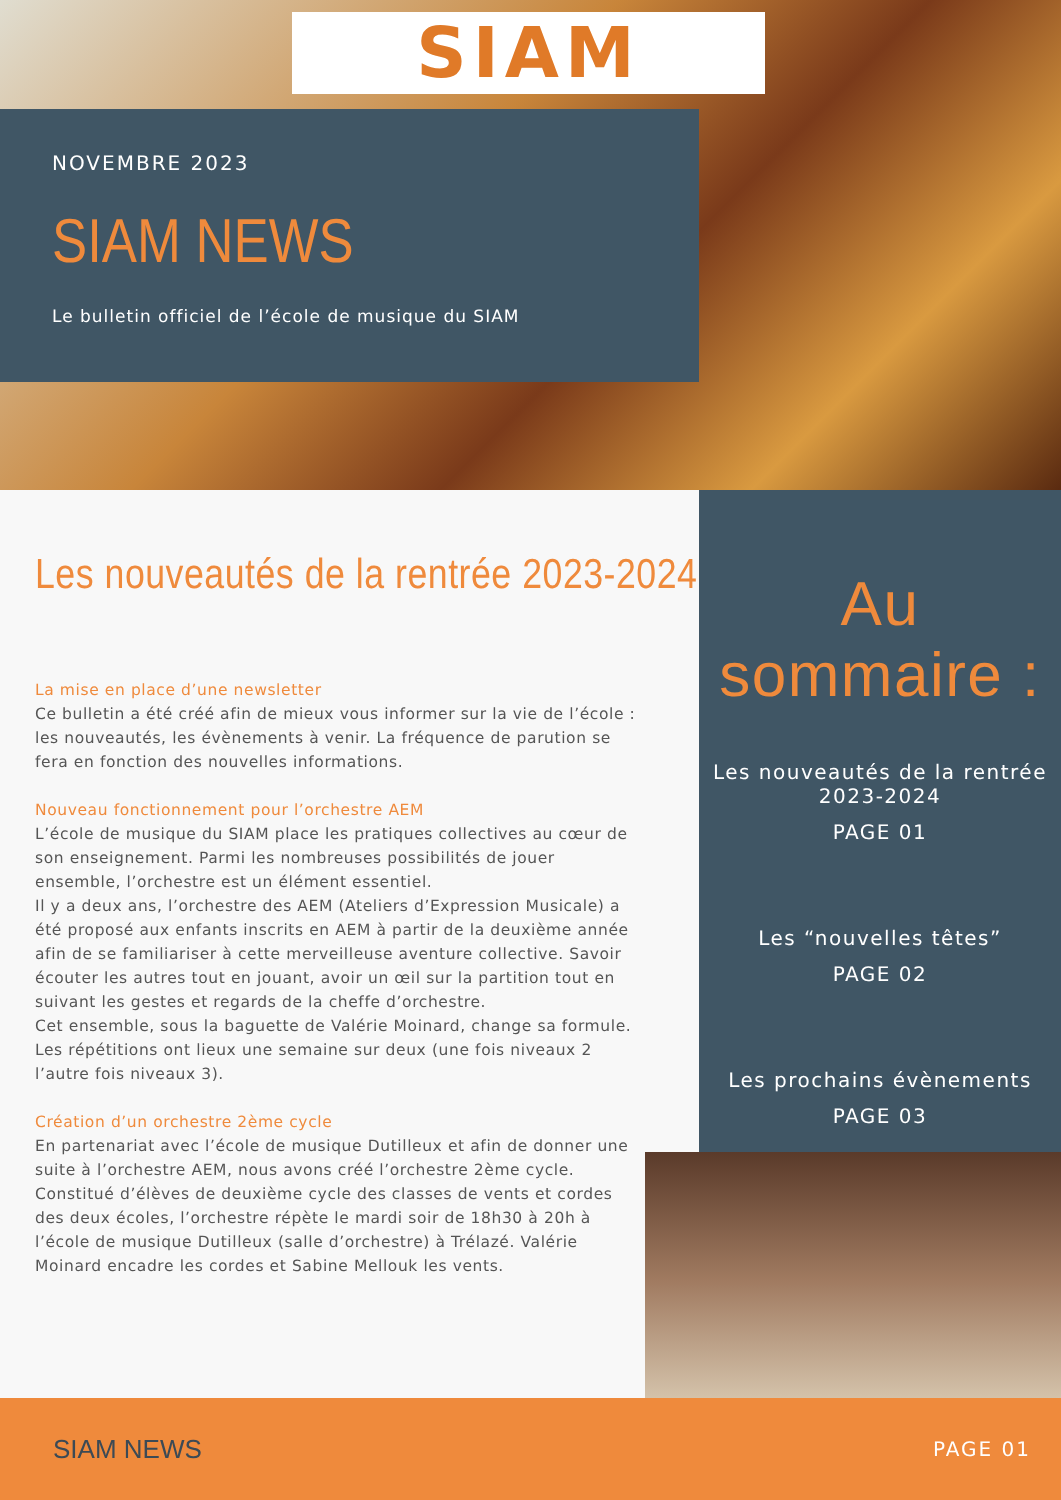SIAM
NOVEMBRE 2023
SIAM NEWS
Le bulletin officiel de l’école de musique du SIAM
Les nouveautés de la rentrée 2023-2024
La mise en place d’une newsletter
Ce bulletin a été créé afin de mieux vous informer sur la vie de l’école : les nouveautés, les évènements à venir. La fréquence de parution se fera en fonction des nouvelles informations.
Nouveau fonctionnement pour l’orchestre AEM
L’école de musique du SIAM place les pratiques collectives au cœur de son enseignement. Parmi les nombreuses possibilités de jouer ensemble, l’orchestre est un élément essentiel.
Il y a deux ans, l’orchestre des AEM (Ateliers d’Expression Musicale) a été proposé aux enfants inscrits en AEM à partir de la deuxième année afin de se familiariser à cette merveilleuse aventure collective. Savoir écouter les autres tout en jouant, avoir un œil sur la partition tout en suivant les gestes et regards de la cheffe d’orchestre.
Cet ensemble, sous la baguette de Valérie Moinard, change sa formule. Les répétitions ont lieux une semaine sur deux (une fois niveaux 2 l’autre fois niveaux 3).
Création d’un orchestre 2ème cycle
En partenariat avec l’école de musique Dutilleux et afin de donner une suite à l’orchestre AEM, nous avons créé l’orchestre 2ème cycle. Constitué d’élèves de deuxième cycle des classes de vents et cordes des deux écoles, l’orchestre répète le mardi soir de 18h30 à 20h à l’école de musique Dutilleux (salle d’orchestre) à Trélazé. Valérie Moinard encadre les cordes et Sabine Mellouk les vents.
Au sommaire :
Les nouveautés de la rentrée 2023-2024
PAGE 01
Les “nouvelles têtes”
PAGE 02
Les prochains évènements
PAGE 03
SIAM NEWS PAGE 01